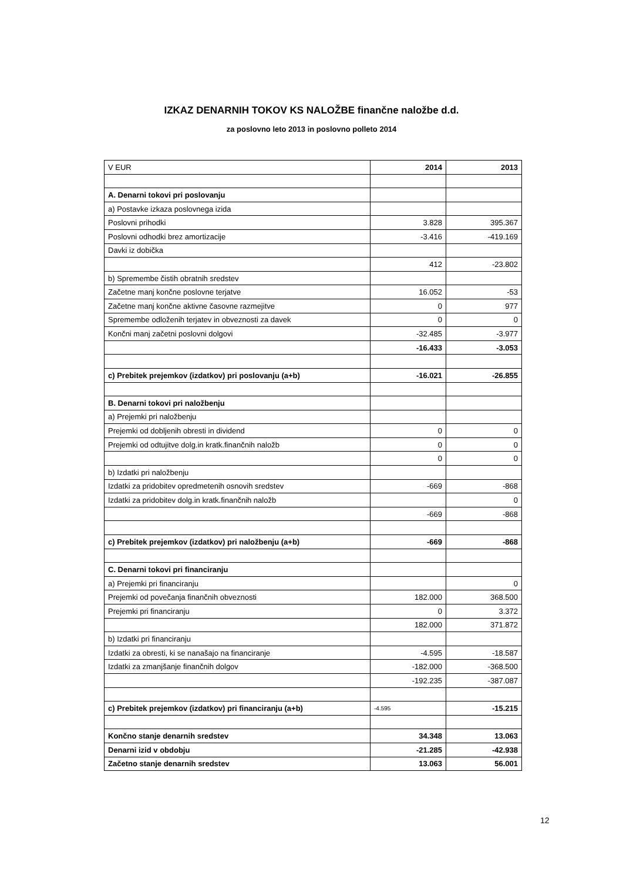IZKAZ DENARNIH TOKOV KS NALOŽBE finančne naložbe d.d.
za poslovno leto 2013 in poslovno polleto 2014
| V EUR | 2014 | 2013 |
| A. Denarni tokovi pri poslovanju | | |
| a) Postavke izkaza poslovnega izida | | |
| Poslovni prihodki | 3.828 | 395.367 |
| Poslovni odhodki brez amortizacije | -3.416 | -419.169 |
| Davki iz dobička | | |
| | 412 | -23.802 |
| b) Spremembe čistih obratnih sredstev | | |
| Začetne manj končne poslovne terjatve | 16.052 | -53 |
| Začetne manj končne aktivne časovne razmejitve | 0 | 977 |
| Spremembe odloženih terjatev in obveznosti za davek | 0 | 0 |
| Končni manj začetni poslovni dolgovi | -32.485 | -3.977 |
| | -16.433 | -3.053 |
| c) Prebitek prejemkov (izdatkov) pri poslovanju (a+b) | -16.021 | -26.855 |
| B. Denarni tokovi pri naložbenju | | |
| a) Prejemki pri naložbenju | | |
| Prejemki od dobljenih obresti in dividend | 0 | 0 |
| Prejemki od odtujitve dolg.in kratk.finančnih naložb | 0 | 0 |
| | 0 | 0 |
| b) Izdatki pri naložbenju | | |
| Izdatki za pridobitev opredmetenih osnovih sredstev | -669 | -868 |
| Izdatki za pridobitev dolg.in kratk.finančnih naložb | | 0 |
| | -669 | -868 |
| c) Prebitek prejemkov (izdatkov) pri naložbenju (a+b) | -669 | -868 |
| C. Denarni tokovi pri financiranju | | |
| a) Prejemki pri financiranju | | 0 |
| Prejemki od povečanja finančnih obveznosti | 182.000 | 368.500 |
| Prejemki pri financiranju | 0 | 3.372 |
| | 182.000 | 371.872 |
| b) Izdatki pri financiranju | | |
| Izdatki za obresti, ki se nanašajo na financiranje | -4.595 | -18.587 |
| Izdatki za zmanjšanje finančnih dolgov | -182.000 | -368.500 |
| | -192.235 | -387.087 |
| c) Prebitek prejemkov (izdatkov) pri financiranju (a+b) | -4.595 | -15.215 |
| Končno stanje denarnih sredstev | 34.348 | 13.063 |
| Denarni izid v obdobju | -21.285 | -42.938 |
| Začetno stanje denarnih sredstev | 13.063 | 56.001 |
12